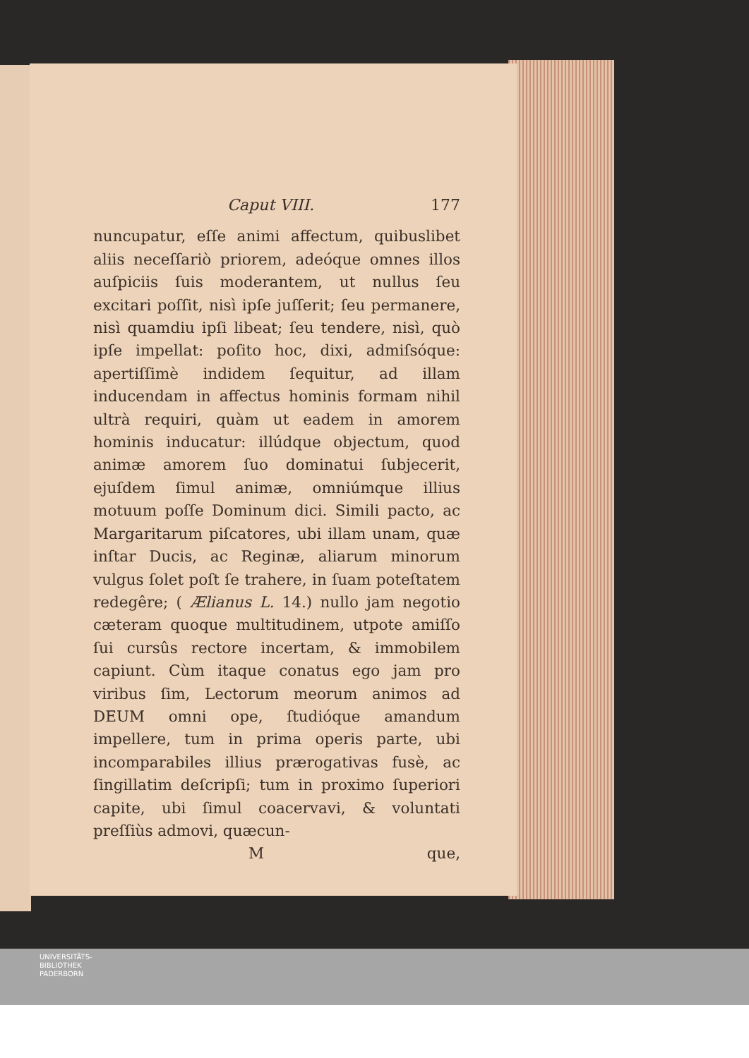Caput VIII. 177
nuncupatur, eſſe animi affectum, quibuslibet aliis neceſſariò priorem, adeóque omnes illos auſpiciis ſuis moderantem, ut nullus ſeu excitari poſſit, nisì ipſe juſſerit; ſeu permanere, nisì quamdiu ipſi libeat; ſeu tendere, nisì, quò ipſe impellat: poſito hoc, dixi, admiſsóque: apertiſſimè indidem ſequitur, ad illam inducendam in affectus hominis formam nihil ultrà requiri, quàm ut eadem in amorem hominis inducatur: illúdque objectum, quod animæ amorem ſuo dominatui ſubjecerit, ejuſdem ſimul animæ, omniúmque illius motuum poſſe Dominum dici. Simili pacto, ac Margaritarum piſcatores, ubi illam unam, quæ inſtar Ducis, ac Reginæ, aliarum minorum vulgus ſolet poſt ſe trahere, in ſuam poteſtatem redegêre; ( Ælianus L. 14.) nullo jam negotio cæteram quoque multitudinem, utpote amiſſo ſui cursûs rectore incertam, & immobilem capiunt. Cùm itaque conatus ego jam pro viribus ſim, Lectorum meorum animos ad DEUM omni ope, ſtudióque amandum impellere, tum in prima operis parte, ubi incomparabiles illius prærogativas fusè, ac ſingillatim deſcripſi; tum in proximo ſuperiori capite, ubi ſimul coacervavi, & voluntati preſſiùs admovi, quæcun-
Mque,
UNIVERSITÄTS-
BIBLIOTHEK
PADERBORN